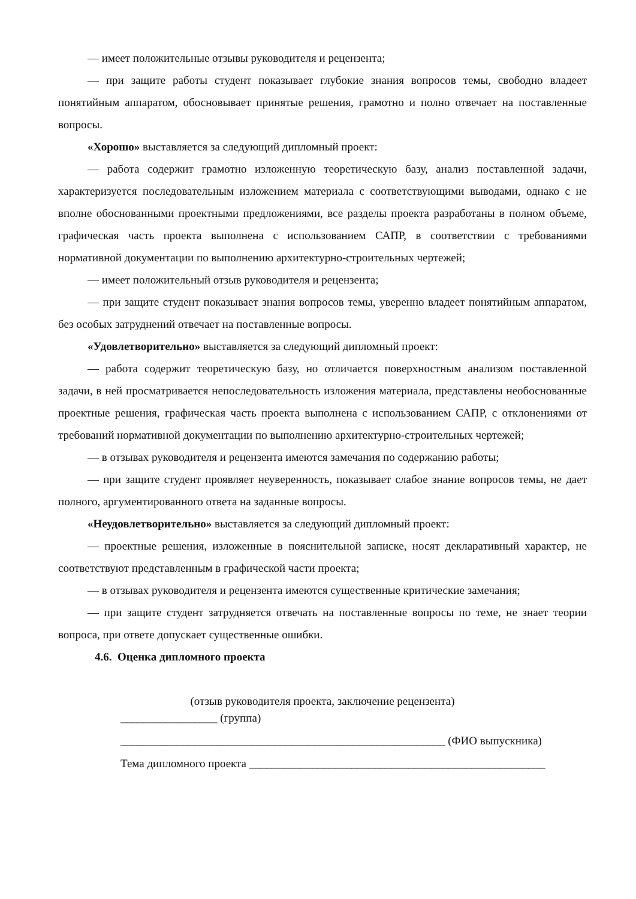— имеет положительные отзывы руководителя и рецензента;
— при защите работы студент показывает глубокие знания вопросов темы, свободно владеет понятийным аппаратом, обосновывает принятые решения, грамотно и полно отвечает на поставленные вопросы.
«Хорошо» выставляется за следующий дипломный проект:
— работа содержит грамотно изложенную теоретическую базу, анализ поставленной задачи, характеризуется последовательным изложением материала с соответствующими выводами, однако с не вполне обоснованными проектными предложениями, все разделы проекта разработаны в полном объеме, графическая часть проекта выполнена с использованием САПР, в соответствии с требованиями нормативной документации по выполнению архитектурно-строительных чертежей;
— имеет положительный отзыв руководителя и рецензента;
— при защите студент показывает знания вопросов темы, уверенно владеет понятийным аппаратом, без особых затруднений отвечает на поставленные вопросы.
«Удовлетворительно» выставляется за следующий дипломный проект:
— работа содержит теоретическую базу, но отличается поверхностным анализом поставленной задачи, в ней просматривается непоследовательность изложения материала, представлены необоснованные проектные решения, графическая часть проекта выполнена с использованием САПР, с отклонениями от требований нормативной документации по выполнению архитектурно-строительных чертежей;
— в отзывах руководителя и рецензента имеются замечания по содержанию работы;
— при защите студент проявляет неуверенность, показывает слабое знание вопросов темы, не дает полного, аргументированного ответа на заданные вопросы.
«Неудовлетворительно» выставляется за следующий дипломный проект:
— проектные решения, изложенные в пояснительной записке, носят декларативный характер, не соответствуют представленным в графической части проекта;
— в отзывах руководителя и рецензента имеются существенные критические замечания;
— при защите студент затрудняется отвечать на поставленные вопросы по теме, не знает теории вопроса, при ответе допускает существенные ошибки.
4.6. Оценка дипломного проекта
(отзыв руководителя проекта, заключение рецензента)
_________________ (группа)
_________________________________________________________ (ФИО выпускника)
Тема дипломного проекта ____________________________________________________